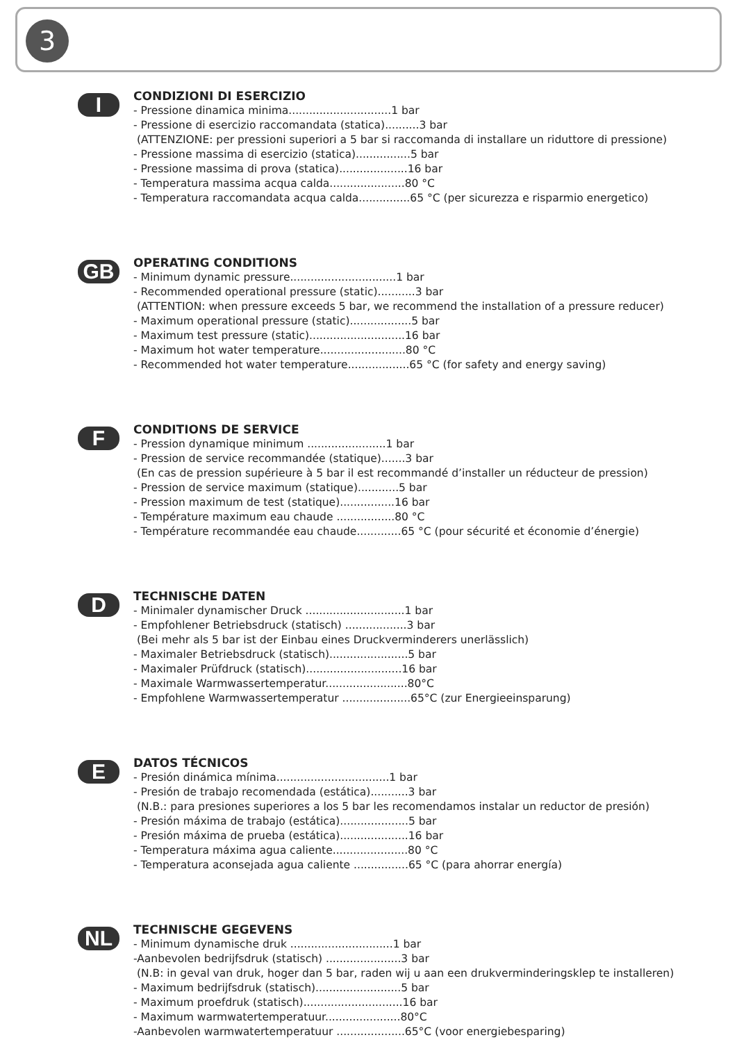3
I
CONDIZIONI DI ESERCIZIO
- Pressione dinamica minima..............................1 bar
- Pressione di esercizio raccomandata (statica)..........3 bar
(ATTENZIONE: per pressioni superiori a 5 bar si raccomanda di installare un riduttore di pressione)
- Pressione massima di esercizio (statica)................5 bar
- Pressione massima di prova (statica)....................16 bar
- Temperatura massima acqua calda......................80 °C
- Temperatura raccomandata acqua calda...............65 °C (per sicurezza e risparmio energetico)
GB
OPERATING CONDITIONS
- Minimum dynamic pressure...............................1 bar
- Recommended operational pressure (static)...........3 bar
(ATTENTION: when pressure exceeds 5 bar, we recommend the installation of a pressure reducer)
- Maximum operational pressure (static)..................5 bar
- Maximum test pressure (static)............................16 bar
- Maximum hot water temperature.........................80 °C
- Recommended hot water temperature..................65 °C (for safety and energy saving)
F
CONDITIONS DE SERVICE
- Pression dynamique minimum .......................1 bar
- Pression de service recommandée (statique).......3 bar
(En cas de pression supérieure à 5 bar il est recommandé d’installer un réducteur de pression)
- Pression de service maximum (statique)............5 bar
- Pression maximum de test (statique)................16 bar
- Température maximum eau chaude .................80 °C
- Température recommandée eau chaude.............65 °C (pour sécurité et économie d’énergie)
D
TECHNISCHE DATEN
- Minimaler dynamischer Druck .............................1 bar
- Empfohlener Betriebsdruck (statisch) ..................3 bar
(Bei mehr als 5 bar ist der Einbau eines Druckverminderers unerlässlich)
- Maximaler Betriebsdruck (statisch).......................5 bar
- Maximaler Prüfdruck (statisch)............................16 bar
- Maximale Warmwassertemperatur........................80°C
- Empfohlene Warmwassertemperatur ....................65°C (zur Energieeinsparung)
E
DATOS TÉCNICOS
- Presión dinámica mínima.................................1 bar
- Presión de trabajo recomendada (estática)...........3 bar
(N.B.: para presiones superiores a los 5 bar les recomendamos instalar un reductor de presión)
- Presión máxima de trabajo (estática)....................5 bar
- Presión máxima de prueba (estática)....................16 bar
- Temperatura máxima agua caliente......................80 °C
- Temperatura aconsejada agua caliente ................65 °C (para ahorrar energía)
NL
TECHNISCHE GEGEVENS
- Minimum dynamische druk ..............................1 bar
-Aanbevolen bedrijfsdruk (statisch) ......................3 bar
(N.B: in geval van druk, hoger dan 5 bar, raden wij u aan een drukverminderingsklep te installeren)
- Maximum bedrijfsdruk (statisch).........................5 bar
- Maximum proefdruk (statisch).............................16 bar
- Maximum warmwatertemperatuur......................80°C
-Aanbevolen warmwatertemperatuur ....................65°C (voor energiebesparing)